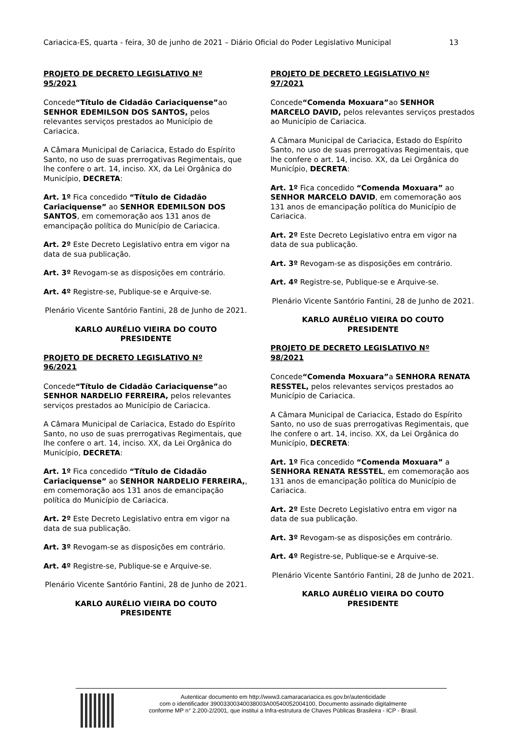Cariacica-ES, quarta - feira, 30 de junho de 2021 – Diário Oficial do Poder Legislativo Municipal 13
PROJETO DE DECRETO LEGISLATIVO Nº 95/2021
Concede“Título de Cidadão Cariaciquense”ao SENHOR EDEMILSON DOS SANTOS, pelos relevantes serviços prestados ao Município de Cariacica.
A Câmara Municipal de Cariacica, Estado do Espírito Santo, no uso de suas prerrogativas Regimentais, que lhe confere o art. 14, inciso. XX, da Lei Orgânica do Município, DECRETA:
Art. 1º Fica concedido “Título de Cidadão Cariaciquense” ao SENHOR EDEMILSON DOS SANTOS, em comemoração aos 131 anos de emancipação política do Município de Cariacica.
Art. 2º Este Decreto Legislativo entra em vigor na data de sua publicação.
Art. 3º Revogam-se as disposições em contrário.
Art. 4º Registre-se, Publique-se e Arquive-se.
Plenário Vicente Santório Fantini, 28 de Junho de 2021.
KARLO AURÉLIO VIEIRA DO COUTO
PRESIDENTE
PROJETO DE DECRETO LEGISLATIVO Nº 96/2021
Concede“Título de Cidadão Cariaciquense”ao SENHOR NARDELIO FERREIRA, pelos relevantes serviços prestados ao Município de Cariacica.
A Câmara Municipal de Cariacica, Estado do Espírito Santo, no uso de suas prerrogativas Regimentais, que lhe confere o art. 14, inciso. XX, da Lei Orgânica do Município, DECRETA:
Art. 1º Fica concedido “Título de Cidadão Cariaciquense” ao SENHOR NARDELIO FERREIRA,, em comemoração aos 131 anos de emancipação política do Município de Cariacica.
Art. 2º Este Decreto Legislativo entra em vigor na data de sua publicação.
Art. 3º Revogam-se as disposições em contrário.
Art. 4º Registre-se, Publique-se e Arquive-se.
Plenário Vicente Santório Fantini, 28 de Junho de 2021.
KARLO AURÉLIO VIEIRA DO COUTO
PRESIDENTE
PROJETO DE DECRETO LEGISLATIVO Nº 97/2021
Concede“Comenda Moxuara”ao SENHOR MARCELO DAVID, pelos relevantes serviços prestados ao Município de Cariacica.
A Câmara Municipal de Cariacica, Estado do Espírito Santo, no uso de suas prerrogativas Regimentais, que lhe confere o art. 14, inciso. XX, da Lei Orgânica do Município, DECRETA:
Art. 1º Fica concedido “Comenda Moxuara” ao SENHOR MARCELO DAVID, em comemoração aos 131 anos de emancipação política do Município de Cariacica.
Art. 2º Este Decreto Legislativo entra em vigor na data de sua publicação.
Art. 3º Revogam-se as disposições em contrário.
Art. 4º Registre-se, Publique-se e Arquive-se.
Plenário Vicente Santório Fantini, 28 de Junho de 2021.
KARLO AURÉLIO VIEIRA DO COUTO
PRESIDENTE
PROJETO DE DECRETO LEGISLATIVO Nº 98/2021
Concede“Comenda Moxuara”a SENHORA RENATA RESSTEL, pelos relevantes serviços prestados ao Município de Cariacica.
A Câmara Municipal de Cariacica, Estado do Espírito Santo, no uso de suas prerrogativas Regimentais, que lhe confere o art. 14, inciso. XX, da Lei Orgânica do Município, DECRETA:
Art. 1º Fica concedido “Comenda Moxuara” a SENHORA RENATA RESSTEL, em comemoração aos 131 anos de emancipação política do Município de Cariacica.
Art. 2º Este Decreto Legislativo entra em vigor na data de sua publicação.
Art. 3º Revogam-se as disposições em contrário.
Art. 4º Registre-se, Publique-se e Arquive-se.
Plenário Vicente Santório Fantini, 28 de Junho de 2021.
KARLO AURÉLIO VIEIRA DO COUTO
PRESIDENTE
Autenticar documento em http://www3.camaracariacica.es.gov.br/autenticidade
com o identificador 39003300340038003A00540052004100, Documento assinado digitalmente
conforme MP n° 2.200-2/2001, que institui a Infra-estrutura de Chaves Públicas Brasileira - ICP - Brasil.